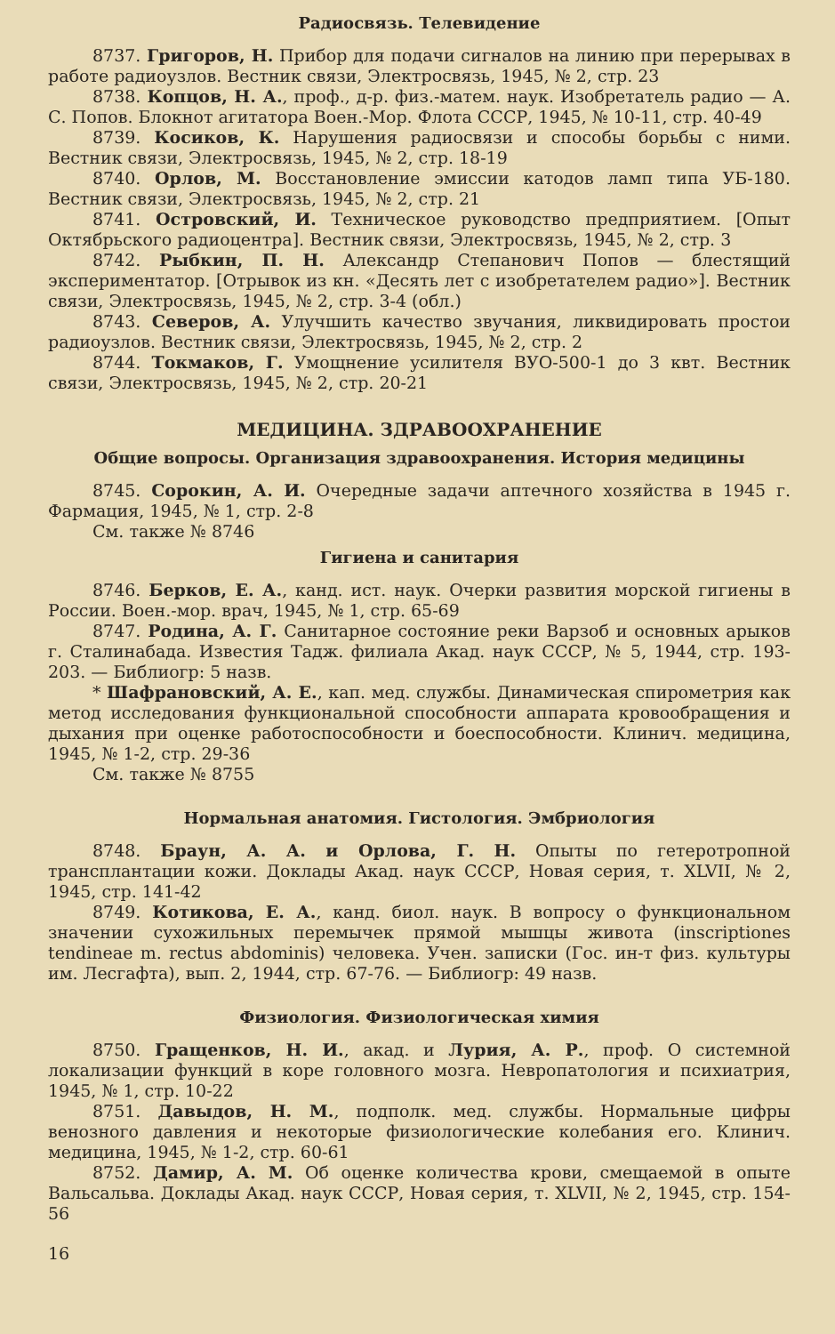Радиосвязь. Телевидение
8737. Григоров, Н. Прибор для подачи сигналов на линию при перерывах в работе радиоузлов. Вестник связи, Электросвязь, 1945, № 2, стр. 23
8738. Копцов, Н. А., проф., д-р. физ.-матем. наук. Изобретатель радио — А. С. Попов. Блокнот агитатора Воен.-Мор. Флота СССР, 1945, № 10-11, стр. 40-49
8739. Косиков, К. Нарушения радиосвязи и способы борьбы с ними. Вестник связи, Электросвязь, 1945, № 2, стр. 18-19
8740. Орлов, М. Восстановление эмиссии катодов ламп типа УБ-180. Вестник связи, Электросвязь, 1945, № 2, стр. 21
8741. Островский, И. Техническое руководство предприятием. [Опыт Октябрьского радиоцентра]. Вестник связи, Электросвязь, 1945, № 2, стр. 3
8742. Рыбкин, П. Н. Александр Степанович Попов — блестящий экспериментатор. [Отрывок из кн. «Десять лет с изобретателем радио»]. Вестник связи, Электросвязь, 1945, № 2, стр. 3-4 (обл.)
8743. Северов, А. Улучшить качество звучания, ликвидировать простои радиоузлов. Вестник связи, Электросвязь, 1945, № 2, стр. 2
8744. Токмаков, Г. Умощнение усилителя ВУО-500-1 до 3 квт. Вестник связи, Электросвязь, 1945, № 2, стр. 20-21
МЕДИЦИНА. ЗДРАВООХРАНЕНИЕ
Общие вопросы. Организация здравоохранения. История медицины
8745. Сорокин, А. И. Очередные задачи аптечного хозяйства в 1945 г. Фармация, 1945, № 1, стр. 2-8
См. также № 8746
Гигиена и санитария
8746. Берков, Е. А., канд. ист. наук. Очерки развития морской гигиены в России. Воен.-мор. врач, 1945, № 1, стр. 65-69
8747. Родина, А. Г. Санитарное состояние реки Варзоб и основных арыков г. Сталинабада. Известия Тадж. филиала Акад. наук СССР, № 5, 1944, стр. 193-203. — Библиогр: 5 назв.
* Шафрановский, А. Е., кап. мед. службы. Динамическая спирометрия как метод исследования функциональной способности аппарата кровообращения и дыхания при оценке работоспособности и боеспособности. Клинич. медицина, 1945, № 1-2, стр. 29-36
См. также № 8755
Нормальная анатомия. Гистология. Эмбриология
8748. Браун, А. А. и Орлова, Г. Н. Опыты по гетеротропной трансплантации кожи. Доклады Акад. наук СССР, Новая серия, т. XLVII, № 2, 1945, стр. 141-42
8749. Котикова, Е. А., канд. биол. наук. В вопросу о функциональном значении сухожильных перемычек прямой мышцы живота (inscriptiones tendineae m. rectus abdominis) человека. Учен. записки (Гос. ин-т физ. культуры им. Лесгафта), вып. 2, 1944, стр. 67-76. — Библиогр: 49 назв.
Физиология. Физиологическая химия
8750. Гращенков, Н. И., акад. и Лурия, А. Р., проф. О системной локализации функций в коре головного мозга. Невропатология и психиатрия, 1945, № 1, стр. 10-22
8751. Давыдов, Н. М., подполк. мед. службы. Нормальные цифры венозного давления и некоторые физиологические колебания его. Клинич. медицина, 1945, № 1-2, стр. 60-61
8752. Дамир, А. М. Об оценке количества крови, смещаемой в опыте Вальсальва. Доклады Акад. наук СССР, Новая серия, т. XLVII, № 2, 1945, стр. 154-56
16